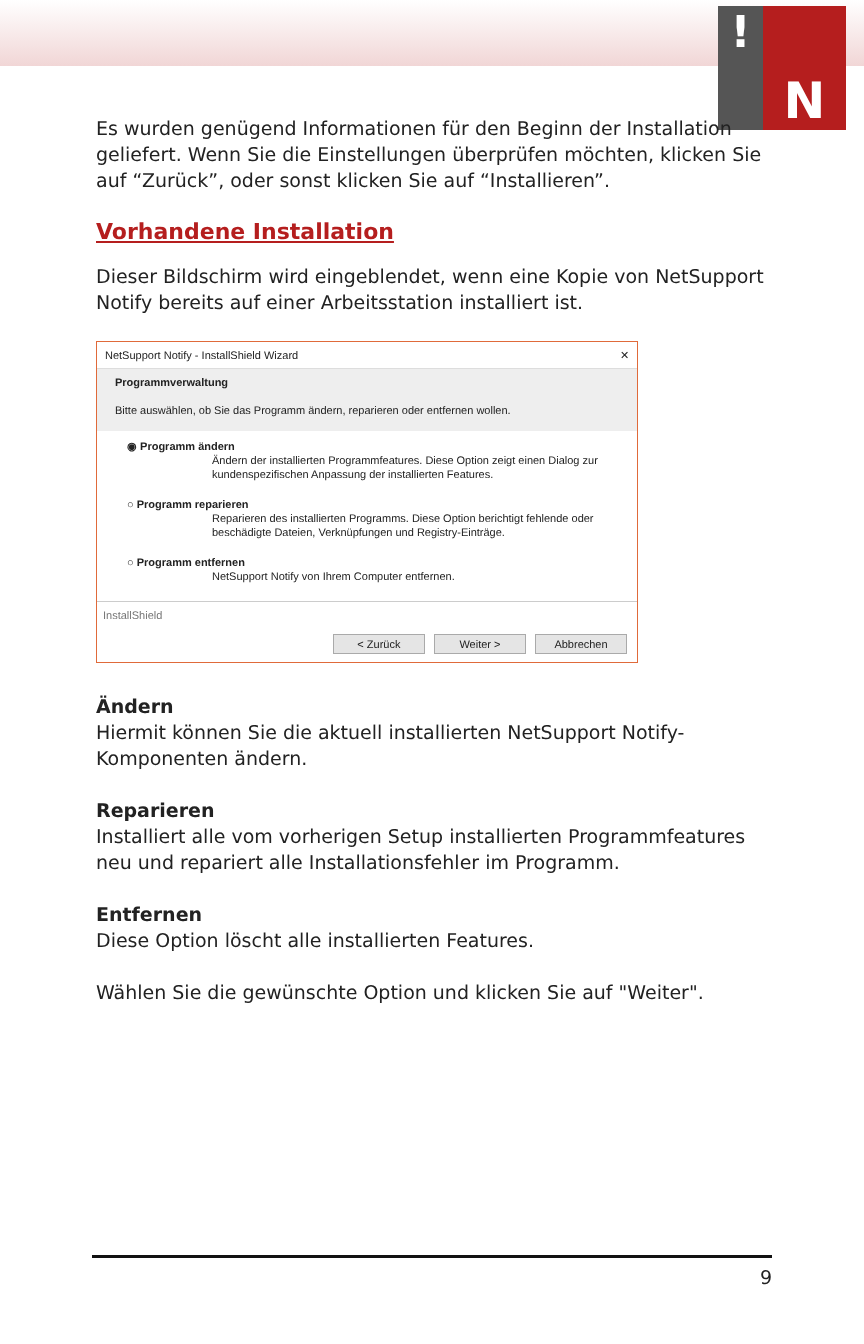! N
Es wurden genügend Informationen für den Beginn der Installation geliefert. Wenn Sie die Einstellungen überprüfen möchten, klicken Sie auf “Zurück”, oder sonst klicken Sie auf “Installieren”.
Vorhandene Installation
Dieser Bildschirm wird eingeblendet, wenn eine Kopie von NetSupport Notify bereits auf einer Arbeitsstation installiert ist.
NetSupport Notify - InstallShield Wizard ✕
Programmverwaltung
Bitte auswählen, ob Sie das Programm ändern, reparieren oder entfernen wollen.
◉ Programm ändern
Ändern der installierten Programmfeatures. Diese Option zeigt einen Dialog zur kundenspezifischen Anpassung der installierten Features.
○ Programm reparieren
Reparieren des installierten Programms. Diese Option berichtigt fehlende oder beschädigte Dateien, Verknüpfungen und Registry-Einträge.
○ Programm entfernen
NetSupport Notify von Ihrem Computer entfernen.
InstallShield
< Zurück Weiter > Abbrechen
Ändern
Hiermit können Sie die aktuell installierten NetSupport Notify-Komponenten ändern.
Reparieren
Installiert alle vom vorherigen Setup installierten Programmfeatures neu und repariert alle Installationsfehler im Programm.
Entfernen
Diese Option löscht alle installierten Features.
Wählen Sie die gewünschte Option und klicken Sie auf "Weiter".
9